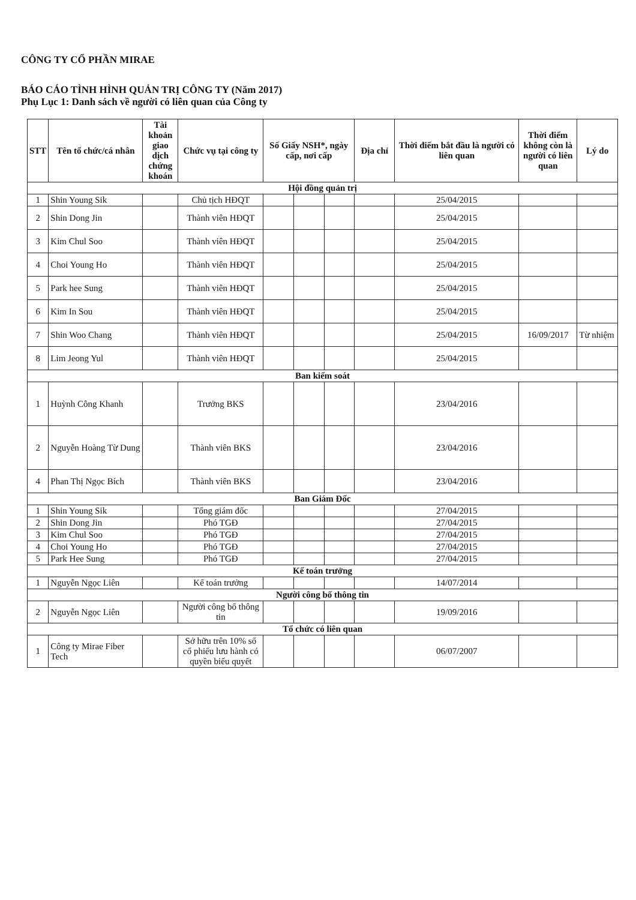CÔNG TY CỔ PHẦN MIRAE
BÁO CÁO TÌNH HÌNH QUẢN TRỊ CÔNG TY (Năm 2017)
Phụ Lục 1: Danh sách về người có liên quan của Công ty
| STT | Tên tổ chức/cá nhân | Tài khoản giao dịch chứng khoán | Chức vụ tại công ty | Số Giấy NSH*, ngày cấp, nơi cấp | | | Địa chỉ | Thời điểm bắt đầu là người có liên quan | Thời điểm không còn là người có liên quan | Lý do |
| --- | --- | --- | --- | --- | --- | --- | --- | --- | --- | --- |
| Hội đồng quản trị | | | | | | | | | | |
| 1 | Shin Young Sik | | Chủ tịch HĐQT | | | | | 25/04/2015 | | |
| 2 | Shin Dong Jin | | Thành viên HĐQT | | | | | 25/04/2015 | | |
| 3 | Kim Chul Soo | | Thành viên HĐQT | | | | | 25/04/2015 | | |
| 4 | Choi Young Ho | | Thành viên HĐQT | | | | | 25/04/2015 | | |
| 5 | Park hee Sung | | Thành viên HĐQT | | | | | 25/04/2015 | | |
| 6 | Kim In Sou | | Thành viên HĐQT | | | | | 25/04/2015 | | |
| 7 | Shin Woo Chang | | Thành viên HĐQT | | | | | 25/04/2015 | 16/09/2017 | Từ nhiệm |
| 8 | Lim Jeong Yul | | Thành viên HĐQT | | | | | 25/04/2015 | | |
| Ban kiểm soát | | | | | | | | | | |
| 1 | Huỳnh Công Khanh | | Trưởng BKS | | | | | 23/04/2016 | | |
| 2 | Nguyễn Hoàng Từ Dung | | Thành viên BKS | | | | | 23/04/2016 | | |
| 4 | Phan Thị Ngọc Bích | | Thành viên BKS | | | | | 23/04/2016 | | |
| Ban Giám Đốc | | | | | | | | | | |
| 1 | Shin Young Sik | | Tổng giám đốc | | | | | 27/04/2015 | | |
| 2 | Shin Dong Jin | | Phó TGĐ | | | | | 27/04/2015 | | |
| 3 | Kim Chul Soo | | Phó TGĐ | | | | | 27/04/2015 | | |
| 4 | Choi Young Ho | | Phó TGĐ | | | | | 27/04/2015 | | |
| 5 | Park Hee Sung | | Phó TGĐ | | | | | 27/04/2015 | | |
| Kế toán trưởng | | | | | | | | | | |
| 1 | Nguyễn Ngọc Liên | | Kế toán trưởng | | | | | 14/07/2014 | | |
| Người công bố thông tin | | | | | | | | | | |
| 2 | Nguyễn Ngọc Liên | | Người công bố thông tin | | | | | 19/09/2016 | | |
| Tổ chức có liên quan | | | | | | | | | | |
| 1 | Công ty Mirae Fiber Tech | | Sở hữu trên 10% số cổ phiếu lưu hành có quyền biểu quyết | | | | | 06/07/2007 | | |